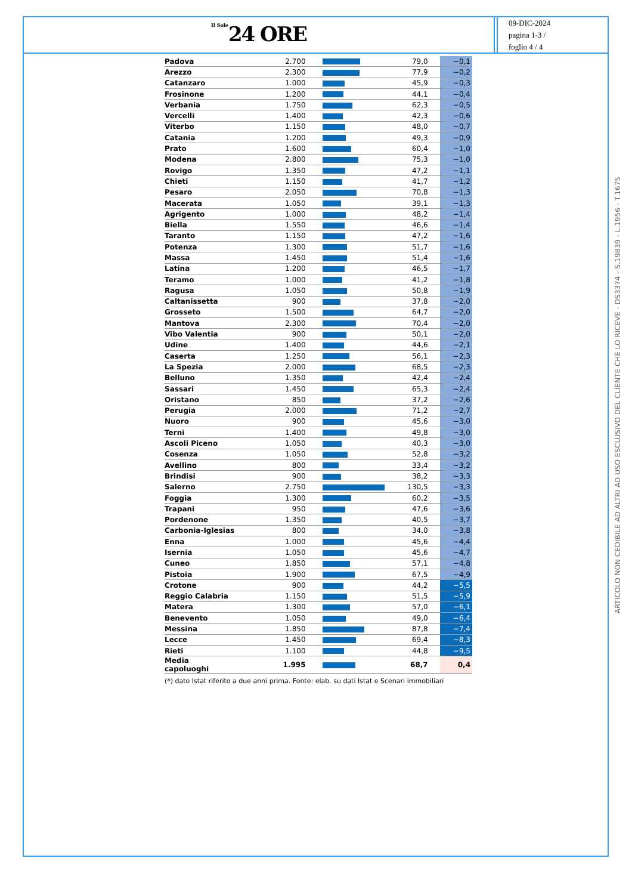Il Sole 24 ORE
09-DIC-2024
pagina 1-3 /
foglio 4 / 4
| Padova | 2.700 | | 79,0 | −0,1 |
| Arezzo | 2.300 | | 77,9 | −0,2 |
| Catanzaro | 1.000 | | 45,9 | −0,3 |
| Frosinone | 1.200 | | 44,1 | −0,4 |
| Verbania | 1.750 | | 62,3 | −0,5 |
| Vercelli | 1.400 | | 42,3 | −0,6 |
| Viterbo | 1.150 | | 48,0 | −0,7 |
| Catania | 1.200 | | 49,3 | −0,9 |
| Prato | 1.600 | | 60,4 | −1,0 |
| Modena | 2.800 | | 75,3 | −1,0 |
| Rovigo | 1.350 | | 47,2 | −1,1 |
| Chieti | 1.150 | | 41,7 | −1,2 |
| Pesaro | 2.050 | | 70,8 | −1,3 |
| Macerata | 1.050 | | 39,1 | −1,3 |
| Agrigento | 1.000 | | 48,2 | −1,4 |
| Biella | 1.550 | | 46,6 | −1,4 |
| Taranto | 1.150 | | 47,2 | −1,6 |
| Potenza | 1.300 | | 51,7 | −1,6 |
| Massa | 1.450 | | 51,4 | −1,6 |
| Latina | 1.200 | | 46,5 | −1,7 |
| Teramo | 1.000 | | 41,2 | −1,8 |
| Ragusa | 1.050 | | 50,8 | −1,9 |
| Caltanissetta | 900 | | 37,8 | −2,0 |
| Grosseto | 1.500 | | 64,7 | −2,0 |
| Mantova | 2.300 | | 70,4 | −2,0 |
| Vibo Valentia | 900 | | 50,1 | −2,0 |
| Udine | 1.400 | | 44,6 | −2,1 |
| Caserta | 1.250 | | 56,1 | −2,3 |
| La Spezia | 2.000 | | 68,5 | −2,3 |
| Belluno | 1.350 | | 42,4 | −2,4 |
| Sassari | 1.450 | | 65,3 | −2,4 |
| Oristano | 850 | | 37,2 | −2,6 |
| Perugia | 2.000 | | 71,2 | −2,7 |
| Nuoro | 900 | | 45,6 | −3,0 |
| Terni | 1.400 | | 49,8 | −3,0 |
| Ascoli Piceno | 1.050 | | 40,3 | −3,0 |
| Cosenza | 1.050 | | 52,8 | −3,2 |
| Avellino | 800 | | 33,4 | −3,2 |
| Brindisi | 900 | | 38,2 | −3,3 |
| Salerno | 2.750 | | 130,5 | −3,3 |
| Foggia | 1.300 | | 60,2 | −3,5 |
| Trapani | 950 | | 47,6 | −3,6 |
| Pordenone | 1.350 | | 40,5 | −3,7 |
| Carbonia-Iglesias | 800 | | 34,0 | −3,8 |
| Enna | 1.000 | | 45,6 | −4,4 |
| Isernia | 1.050 | | 45,6 | −4,7 |
| Cuneo | 1.850 | | 57,1 | −4,8 |
| Pistoia | 1.900 | | 67,5 | −4,9 |
| Crotone | 900 | | 44,2 | −5,5 |
| Reggio Calabria | 1.150 | | 51,5 | −5,9 |
| Matera | 1.300 | | 57,0 | −6,1 |
| Benevento | 1.050 | | 49,0 | −6,4 |
| Messina | 1.850 | | 87,8 | −7,4 |
| Lecce | 1.450 | | 69,4 | −8,3 |
| Rieti | 1.100 | | 44,8 | −9,5 |
| Media capoluoghi | 1.995 | | 68,7 | 0,4 |
(*) dato Istat riferito a due anni prima. Fonte: elab. su dati Istat e Scenari immobiliari
ARTICOLO NON CEDIBILE AD ALTRI AD USO ESCLUSIVO DEL CLIENTE CHE LO RICEVE - DS3374 - S.19839 - L.1956 - T.1675